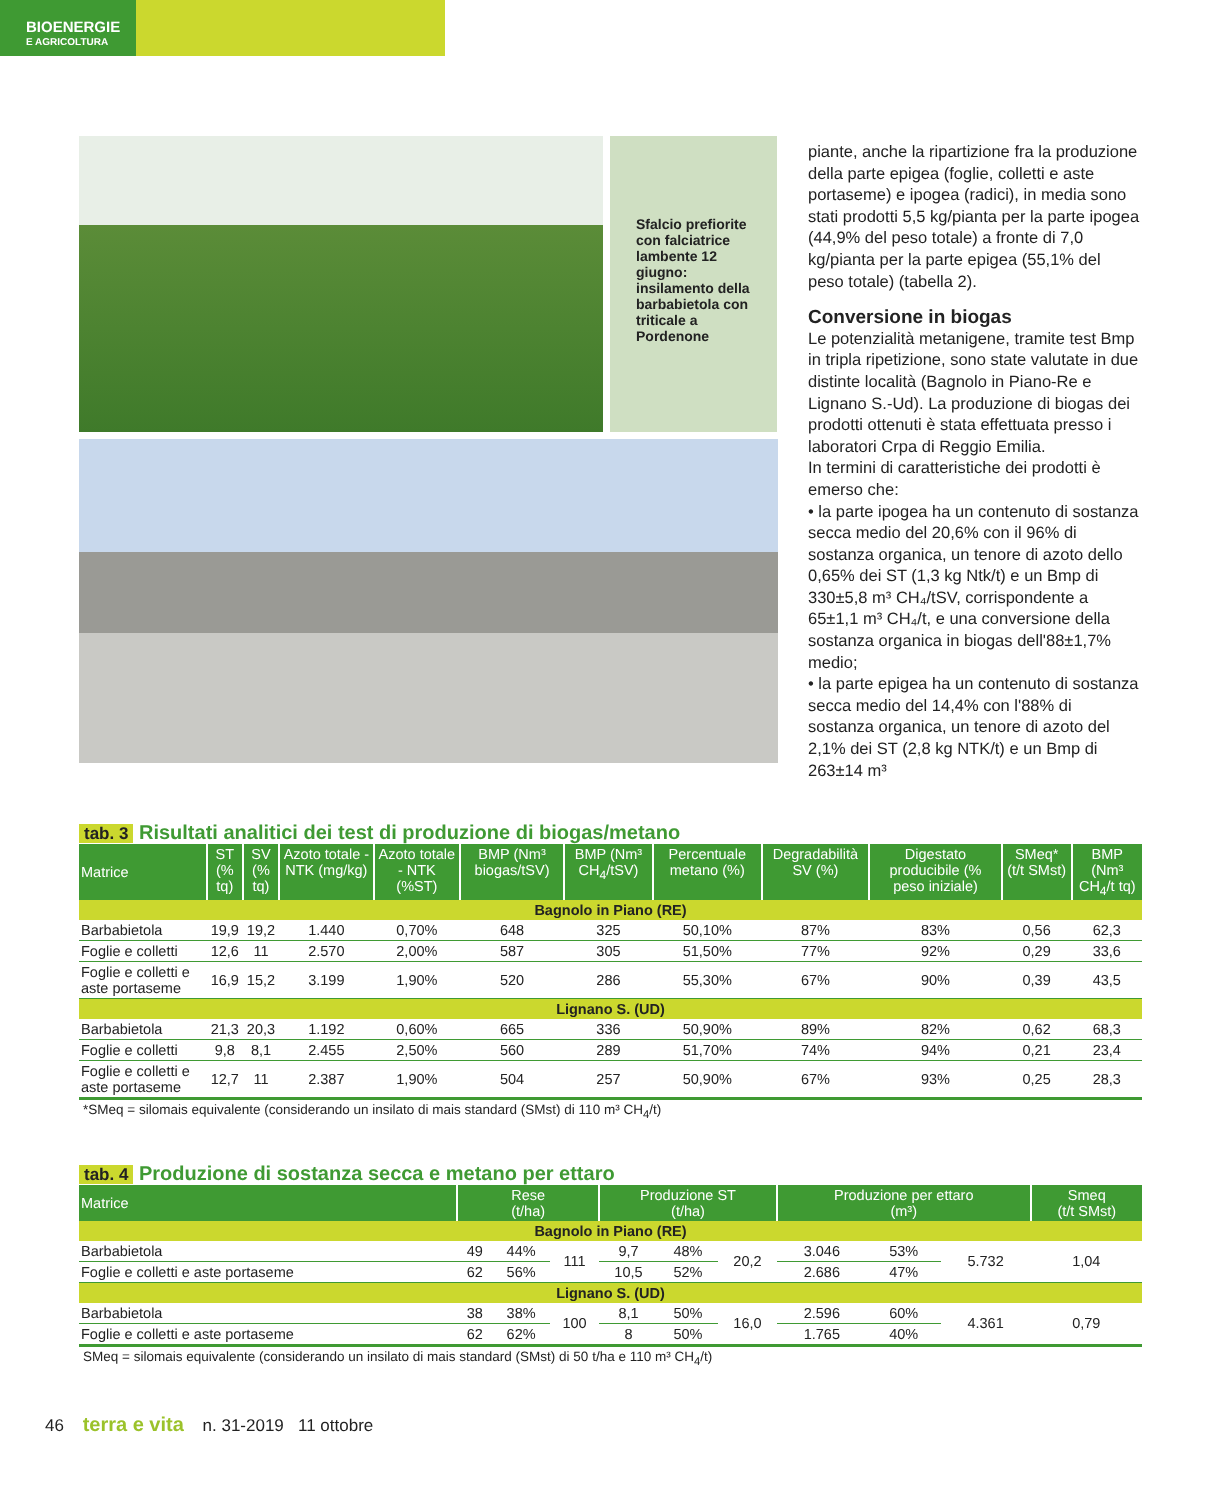BIOENERGIE
E AGRICOLTURA
Sfalcio prefiorite con falciatrice lambente 12 giugno: insilamento della barbabietola con triticale a Pordenone
piante, anche la ripartizione fra la produzione della parte epigea (foglie, colletti e aste portaseme) e ipogea (radici), in media sono stati prodotti 5,5 kg/pianta per la parte ipogea (44,9% del peso totale) a fronte di 7,0 kg/pianta per la parte epigea (55,1% del peso totale) (tabella 2).
Conversione in biogas
Le potenzialità metanigene, tramite test Bmp in tripla ripetizione, sono state valutate in due distinte località (Bagnolo in Piano-Re e Lignano S.-Ud). La produzione di biogas dei prodotti ottenuti è stata effettuata presso i laboratori Crpa di Reggio Emilia.
In termini di caratteristiche dei prodotti è emerso che:
• la parte ipogea ha un contenuto di sostanza secca medio del 20,6% con il 96% di sostanza organica, un tenore di azoto dello 0,65% dei ST (1,3 kg Ntk/t) e un Bmp di 330±5,8 m³ CH₄/tSV, corrispondente a 65±1,1 m³ CH₄/t, e una conversione della sostanza organica in biogas dell'88±1,7% medio;
• la parte epigea ha un contenuto di sostanza secca medio del 14,4% con l'88% di sostanza organica, un tenore di azoto del 2,1% dei ST (2,8 kg NTK/t) e un Bmp di 263±14 m³
tab. 3 Risultati analitici dei test di produzione di biogas/metano
| Matrice | ST (% tq) | SV (% tq) | Azoto totale - NTK (mg/kg) | Azoto totale - NTK (%ST) | BMP (Nm³ biogas/tSV) | BMP (Nm³ CH<sub>4</sub>/tSV) | Percentuale metano (%) | Degradabilità SV (%) | Digestato producibile (% peso iniziale) | SMeq* (t/t SMst) | BMP (Nm³ CH<sub>4</sub>/t tq) |
| --- | --- | --- | --- | --- | --- | --- | --- | --- | --- | --- | --- |
| Bagnolo in Piano (RE) | | | | | | | | | | | |
| Barbabietola | 19,9 | 19,2 | 1.440 | 0,70% | 648 | 325 | 50,10% | 87% | 83% | 0,56 | 62,3 |
| Foglie e colletti | 12,6 | 11 | 2.570 | 2,00% | 587 | 305 | 51,50% | 77% | 92% | 0,29 | 33,6 |
| Foglie e colletti e aste portaseme | 16,9 | 15,2 | 3.199 | 1,90% | 520 | 286 | 55,30% | 67% | 90% | 0,39 | 43,5 |
| Lignano S. (UD) | | | | | | | | | | | |
| Barbabietola | 21,3 | 20,3 | 1.192 | 0,60% | 665 | 336 | 50,90% | 89% | 82% | 0,62 | 68,3 |
| Foglie e colletti | 9,8 | 8,1 | 2.455 | 2,50% | 560 | 289 | 51,70% | 74% | 94% | 0,21 | 23,4 |
| Foglie e colletti e aste portaseme | 12,7 | 11 | 2.387 | 1,90% | 504 | 257 | 50,90% | 67% | 93% | 0,25 | 28,3 |
*SMeq = silomais equivalente (considerando un insilato di mais standard (SMst) di 110 m³ CH<sub>4</sub>/t)
tab. 4 Produzione di sostanza secca e metano per ettaro
| Matrice | Rese (t/ha) | | | Produzione ST (t/ha) | | | Produzione per ettaro (m³) | | | Smeq (t/t SMst) |
| --- | --- | --- | --- | --- | --- | --- | --- | --- | --- | --- |
| Bagnolo in Piano (RE) | | | | | | | | | | |
| Barbabietola | 49 | 44% | 111 | 9,7 | 48% | 20,2 | 3.046 | 53% | 5.732 | 1,04 |
| Foglie e colletti e aste portaseme | 62 | 56% | | 10,5 | 52% | | 2.686 | 47% | | |
| Lignano S. (UD) | | | | | | | | | | |
| Barbabietola | 38 | 38% | 100 | 8,1 | 50% | 16,0 | 2.596 | 60% | 4.361 | 0,79 |
| Foglie e colletti e aste portaseme | 62 | 62% | | 8 | 50% | | 1.765 | 40% | | |
SMeq = silomais equivalente (considerando un insilato di mais standard (SMst) di 50 t/ha e 110 m³ CH<sub>4</sub>/t)
46 terra e vita n. 31-2019 11 ottobre